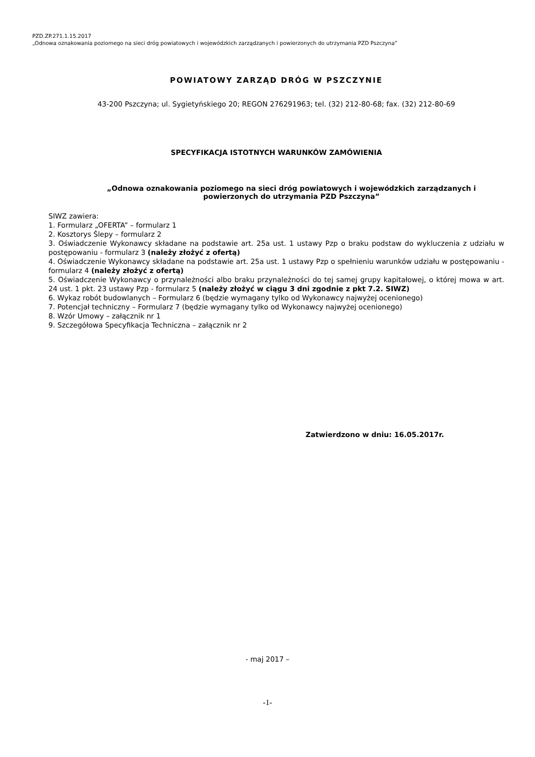PZD.ZP.271.1.15.2017
„Odnowa oznakowania poziomego na sieci dróg powiatowych i wojewódzkich zarządzanych i powierzonych do utrzymania PZD Pszczyna”
POWIATOWY ZARZĄD DRÓG W PSZCZYNIE
43-200 Pszczyna; ul. Sygietyńskiego 20; REGON 276291963; tel. (32) 212-80-68; fax. (32) 212-80-69
SPECYFIKACJA ISTOTNYCH WARUNKÓW ZAMÓWIENIA
„Odnowa oznakowania poziomego na sieci dróg powiatowych i wojewódzkich zarządzanych i powierzonych do utrzymania PZD Pszczyna”
SIWZ zawiera:
1. Formularz „OFERTA” – formularz 1
2. Kosztorys Ślepy – formularz 2
3. Oświadczenie Wykonawcy składane na podstawie art. 25a ust. 1 ustawy Pzp o braku podstaw do wykluczenia z udziału w postępowaniu - formularz 3 (należy złożyć z ofertą)
4. Oświadczenie Wykonawcy składane na podstawie art. 25a ust. 1 ustawy Pzp o spełnieniu warunków udziału w postępowaniu - formularz 4 (należy złożyć z ofertą)
5. Oświadczenie Wykonawcy o przynależności albo braku przynależności do tej samej grupy kapitałowej, o której mowa w art. 24 ust. 1 pkt. 23 ustawy Pzp - formularz 5 (należy złożyć w ciągu 3 dni zgodnie z pkt 7.2. SIWZ)
6. Wykaz robót budowlanych – Formularz 6 (będzie wymagany tylko od Wykonawcy najwyżej ocenionego)
7. Potencjał techniczny – Formularz 7 (będzie wymagany tylko od Wykonawcy najwyżej ocenionego)
8. Wzór Umowy – załącznik nr 1
9. Szczegółowa Specyfikacja Techniczna – załącznik nr 2
Zatwierdzono w dniu: 16.05.2017r.
- maj 2017 –
-1-